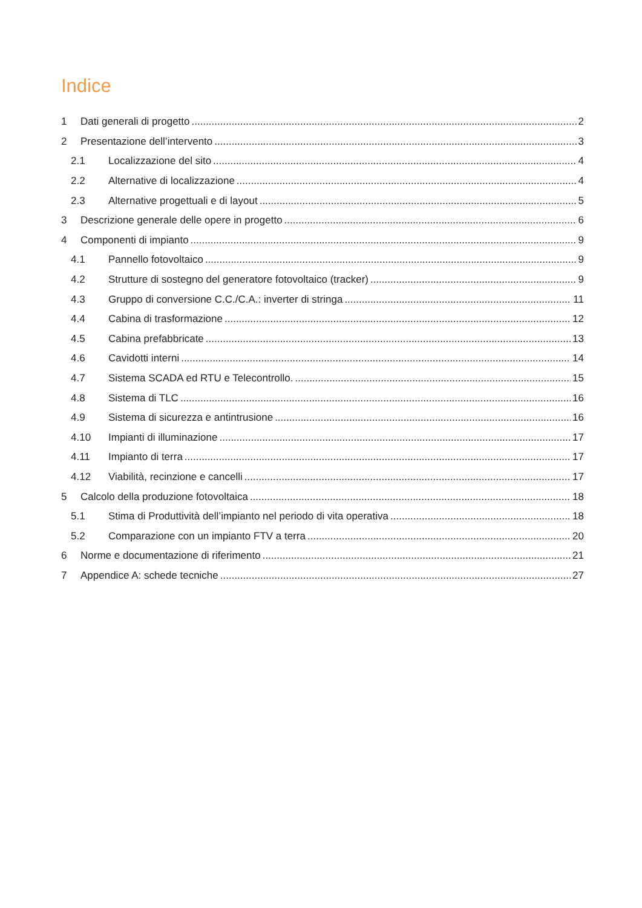Indice
1 Dati generali di progetto 2
2 Presentazione dell’intervento 3
2.1 Localizzazione del sito 4
2.2 Alternative di localizzazione 4
2.3 Alternative progettuali e di layout 5
3 Descrizione generale delle opere in progetto 6
4 Componenti di impianto 9
4.1 Pannello fotovoltaico 9
4.2 Strutture di sostegno del generatore fotovoltaico (tracker) 9
4.3 Gruppo di conversione C.C./C.A.: inverter di stringa 11
4.4 Cabina di trasformazione 12
4.5 Cabina prefabbricate 13
4.6 Cavidotti interni 14
4.7 Sistema SCADA ed RTU e Telecontrollo. 15
4.8 Sistema di TLC 16
4.9 Sistema di sicurezza e antintrusione 16
4.10 Impianti di illuminazione 17
4.11 Impianto di terra 17
4.12 Viabilità, recinzione e cancelli 17
5 Calcolo della produzione fotovoltaica 18
5.1 Stima di Produttività dell’impianto nel periodo di vita operativa 18
5.2 Comparazione con un impianto FTV a terra 20
6 Norme e documentazione di riferimento 21
7 Appendice A: schede tecniche 27